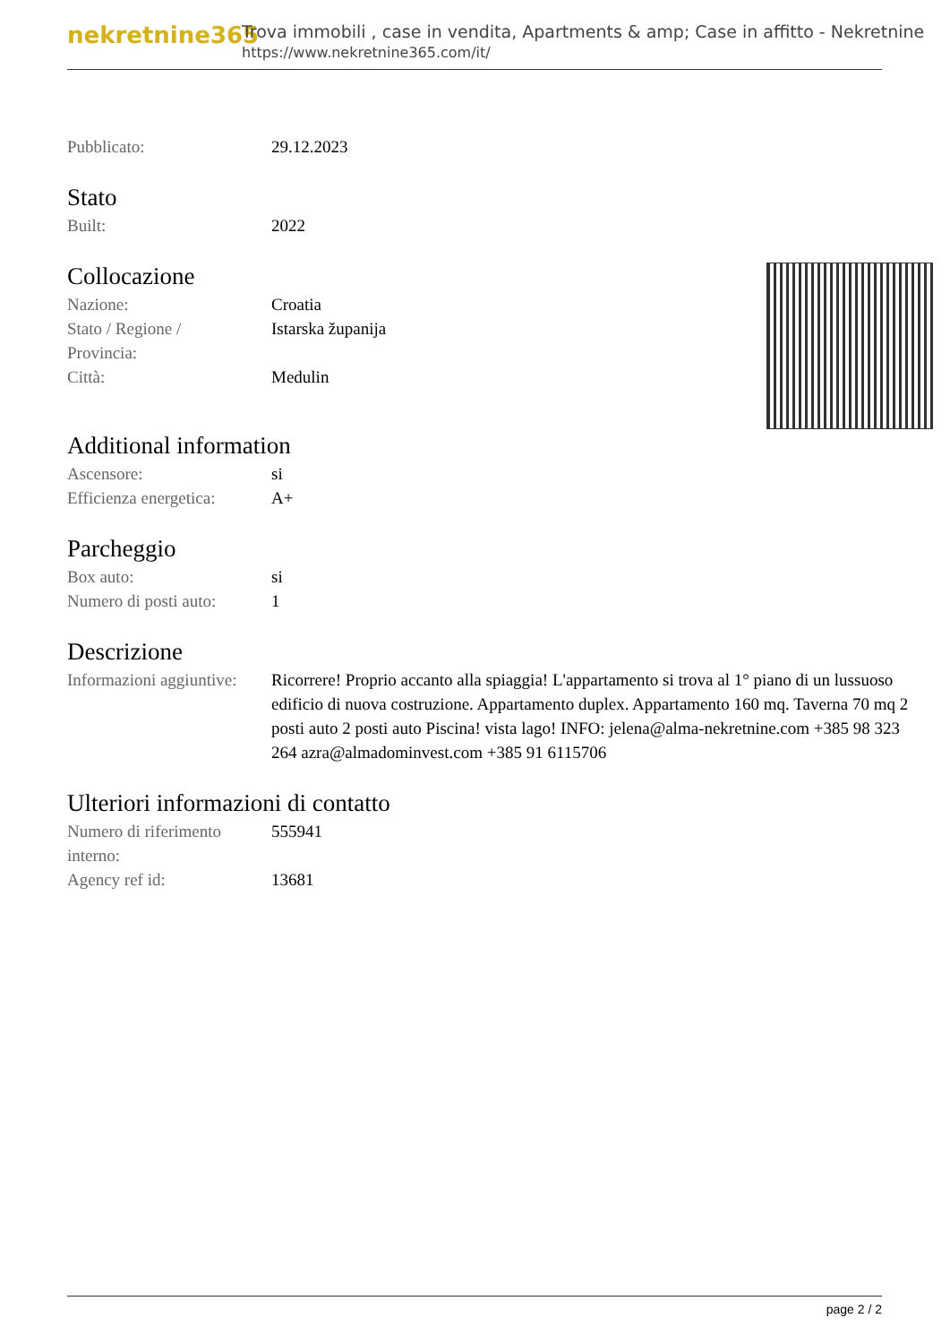nekretnine365
Trova immobili , case in vendita, Apartments & amp; Case in affitto - Nekretnine
https://www.nekretnine365.com/it/
| Pubblicato: | 29.12.2023 |
Stato
| Built: | 2022 |
Collocazione
| Nazione: | Croatia |
| Stato / Regione / Provincia: | Istarska županija |
| Città: | Medulin |
Additional information
| Ascensore: | si |
| Efficienza energetica: | A+ |
Parcheggio
| Box auto: | si |
| Numero di posti auto: | 1 |
Descrizione
| Informazioni aggiuntive: | Ricorrere! Proprio accanto alla spiaggia! L'appartamento si trova al 1° piano di un lussuoso edificio di nuova costruzione. Appartamento duplex. Appartamento 160 mq. Taverna 70 mq 2 posti auto 2 posti auto Piscina! vista lago! INFO: jelena@alma-nekretnine.com +385 98 323 264 azra@almadominvest.com +385 91 6115706 |
Ulteriori informazioni di contatto
| Numero di riferimento interno: | 555941 |
| Agency ref id: | 13681 |
page 2 / 2